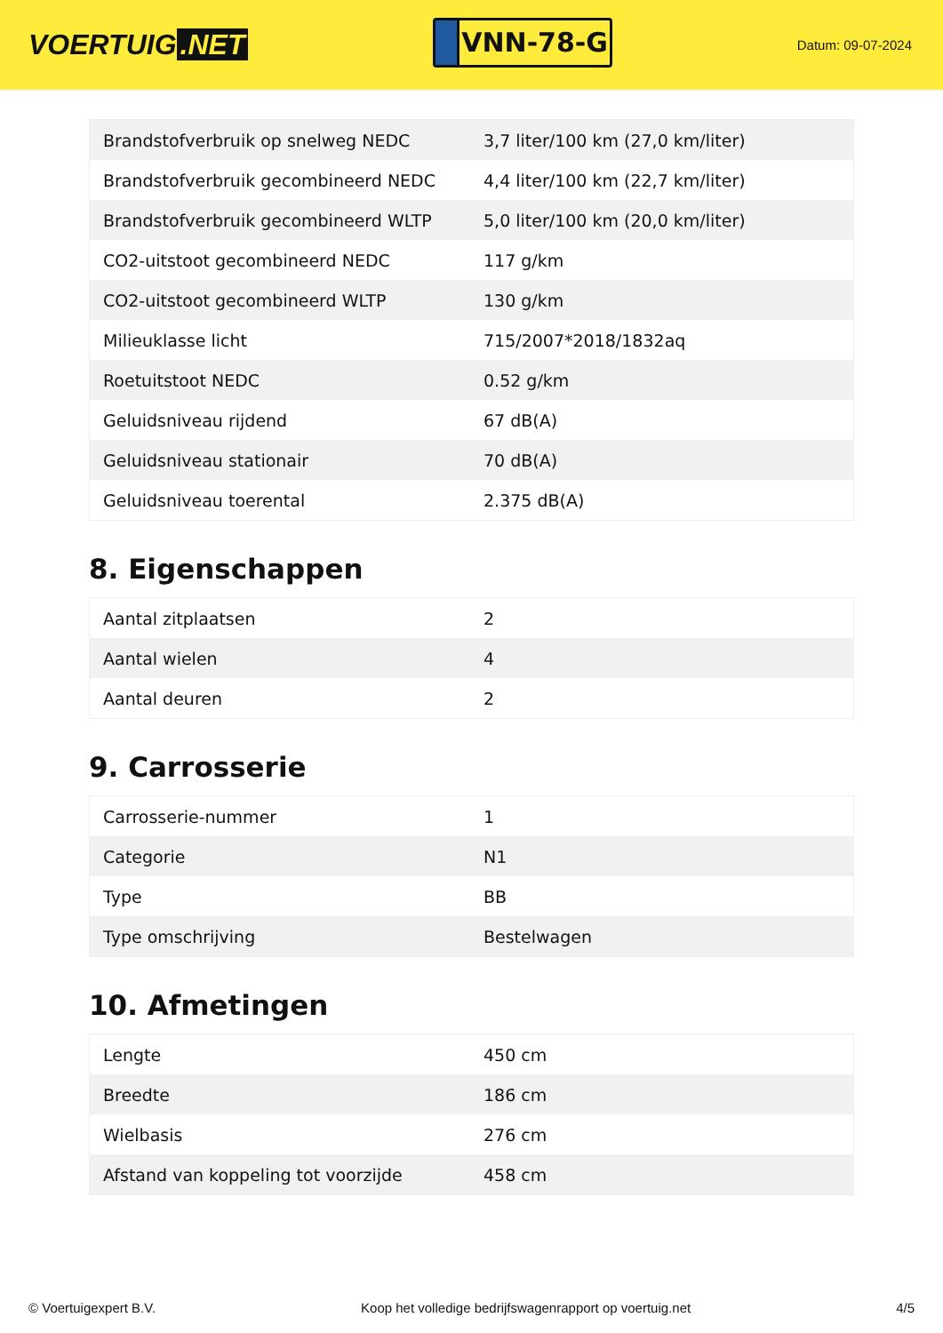VOERTUIG.NET
VNN-78-G
Datum: 09-07-2024
| Brandstofverbruik op snelweg NEDC | 3,7 liter/100 km (27,0 km/liter) |
| Brandstofverbruik gecombineerd NEDC | 4,4 liter/100 km (22,7 km/liter) |
| Brandstofverbruik gecombineerd WLTP | 5,0 liter/100 km (20,0 km/liter) |
| CO2-uitstoot gecombineerd NEDC | 117 g/km |
| CO2-uitstoot gecombineerd WLTP | 130 g/km |
| Milieuklasse licht | 715/2007*2018/1832aq |
| Roetuitstoot NEDC | 0.52 g/km |
| Geluidsniveau rijdend | 67 dB(A) |
| Geluidsniveau stationair | 70 dB(A) |
| Geluidsniveau toerental | 2.375 dB(A) |
8. Eigenschappen
| Aantal zitplaatsen | 2 |
| Aantal wielen | 4 |
| Aantal deuren | 2 |
9. Carrosserie
| Carrosserie-nummer | 1 |
| Categorie | N1 |
| Type | BB |
| Type omschrijving | Bestelwagen |
10. Afmetingen
| Lengte | 450 cm |
| Breedte | 186 cm |
| Wielbasis | 276 cm |
| Afstand van koppeling tot voorzijde | 458 cm |
© Voertuigexpert B.V. Koop het volledige bedrijfswagenrapport op voertuig.net 4/5